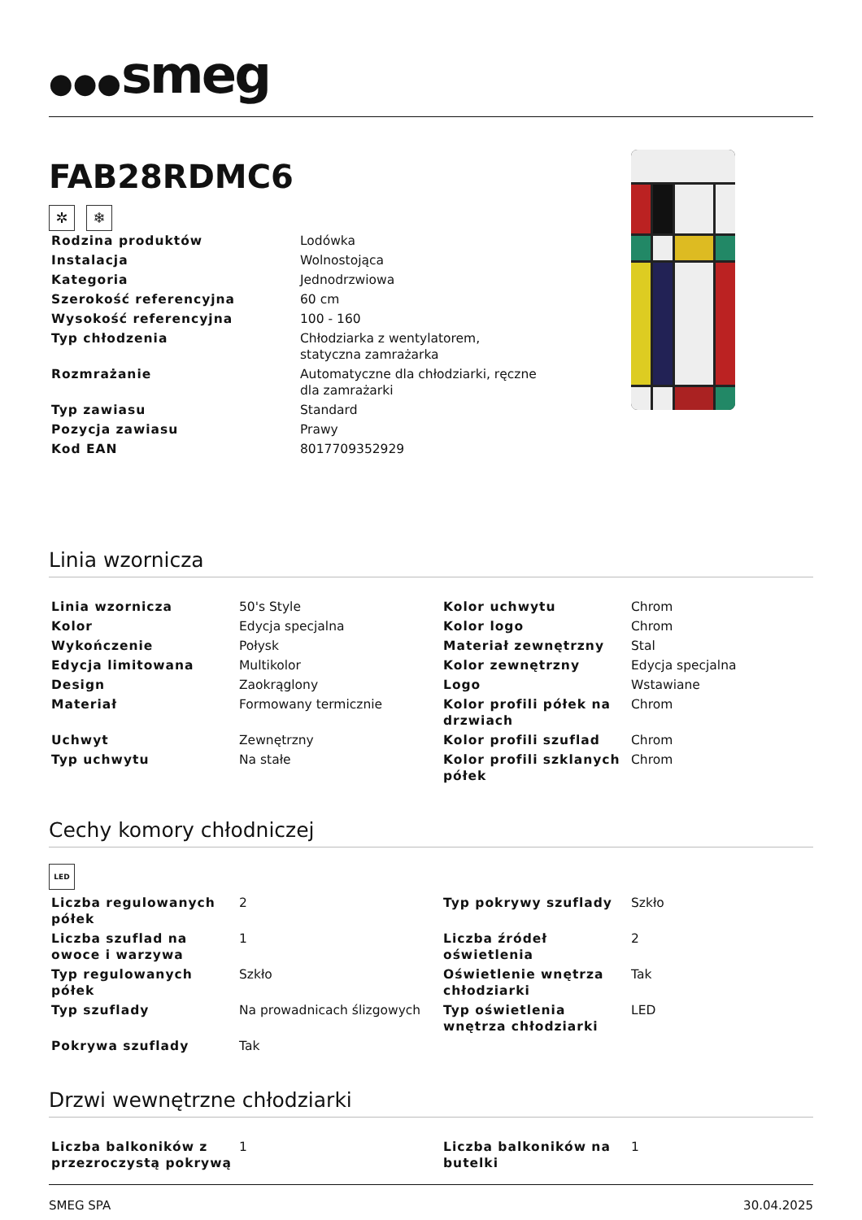●●●smeg
FAB28RDMC6
✲ ❄
| Rodzina produktów | Lodówka |
| Instalacja | Wolnostojąca |
| Kategoria | Jednodrzwiowa |
| Szerokość referencyjna | 60 cm |
| Wysokość referencyjna | 100 - 160 |
| Typ chłodzenia | Chłodziarka z wentylatorem, statyczna zamrażarka |
| Rozmrażanie | Automatyczne dla chłodziarki, ręczne dla zamrażarki |
| Typ zawiasu | Standard |
| Pozycja zawiasu | Prawy |
| Kod EAN | 8017709352929 |
Linia wzornicza
| Linia wzornicza | 50's Style | Kolor uchwytu | Chrom |
| Kolor | Edycja specjalna | Kolor logo | Chrom |
| Wykończenie | Połysk | Materiał zewnętrzny | Stal |
| Edycja limitowana | Multikolor | Kolor zewnętrzny | Edycja specjalna |
| Design | Zaokrąglony | Logo | Wstawiane |
| Materiał | Formowany termicznie | Kolor profili półek na drzwiach | Chrom |
| Uchwyt | Zewnętrzny | Kolor profili szuflad | Chrom |
| Typ uchwytu | Na stałe | Kolor profili szklanych półek | Chrom |
Cechy komory chłodniczej
LED
| Liczba regulowanych półek | 2 | Typ pokrywy szuflady | Szkło |
| Liczba szuflad na owoce i warzywa | 1 | Liczba źródeł oświetlenia | 2 |
| Typ regulowanych półek | Szkło | Oświetlenie wnętrza chłodziarki | Tak |
| Typ szuflady | Na prowadnicach ślizgowych | Typ oświetlenia wnętrza chłodziarki | LED |
| Pokrywa szuflady | Tak | | |
Drzwi wewnętrzne chłodziarki
| Liczba balkoników z przezroczystą pokrywą | 1 | Liczba balkoników na butelki | 1 |
SMEG SPA 30.04.2025